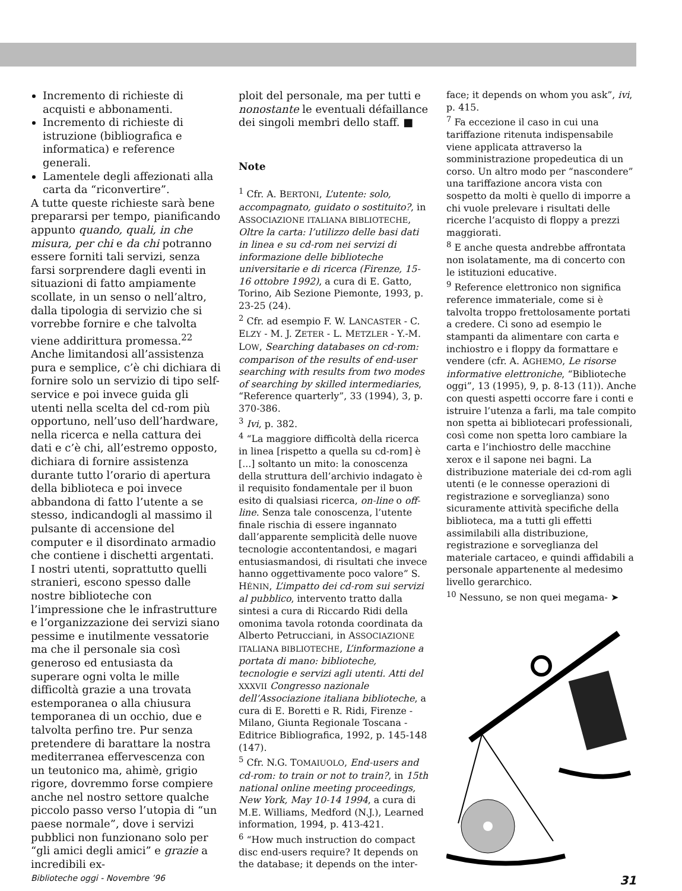Incremento di richieste di acquisti e abbonamenti.
Incremento di richieste di istruzione (bibliografica e informatica) e reference generali.
Lamentele degli affezionati alla carta da “riconvertire”.
A tutte queste richieste sarà bene prepararsi per tempo, pianificando appunto quando, quali, in che misura, per chi e da chi potranno essere forniti tali servizi, senza farsi sorprendere dagli eventi in situazioni di fatto ampiamente scollate, in un senso o nell’altro, dalla tipologia di servizio che si vorrebbe fornire e che talvolta viene addirittura promessa.<sup>22</sup> Anche limitandosi all’assistenza pura e semplice, c’è chi dichiara di fornire solo un servizio di tipo self-service e poi invece guida gli utenti nella scelta del cd-rom più opportuno, nell’uso dell’hardware, nella ricerca e nella cattura dei dati e c’è chi, all’estremo opposto, dichiara di fornire assistenza durante tutto l’orario di apertura della biblioteca e poi invece abbandona di fatto l’utente a se stesso, indicandogli al massimo il pulsante di accensione del computer e il disordinato armadio che contiene i dischetti argentati.
I nostri utenti, soprattutto quelli stranieri, escono spesso dalle nostre biblioteche con l’impressione che le infrastrutture e l’organizzazione dei servizi siano pessime e inutilmente vessatorie ma che il personale sia così generoso ed entusiasta da superare ogni volta le mille difficoltà grazie a una trovata estemporanea o alla chiusura temporanea di un occhio, due e talvolta perfino tre. Pur senza pretendere di barattare la nostra mediterranea effervescenza con un teutonico ma, ahimè, grigio rigore, dovremmo forse compiere anche nel nostro settore qualche piccolo passo verso l’utopia di “un paese normale”, dove i servizi pubblici non funzionano solo per “gli amici degli amici” e grazie a incredibili ex-
ploit del personale, ma per tutti e nonostante le eventuali défaillance dei singoli membri dello staff. ■
Note
<sup>1</sup> Cfr. A. BERTONI, L’utente: solo, accompagnato, guidato o sostituito?, in ASSOCIAZIONE ITALIANA BIBLIOTECHE, Oltre la carta: l’utilizzo delle basi dati in linea e su cd-rom nei servizi di informazione delle biblioteche universitarie e di ricerca (Firenze, 15-16 ottobre 1992), a cura di E. Gatto, Torino, Aib Sezione Piemonte, 1993, p. 23-25 (24).
<sup>2</sup> Cfr. ad esempio F. W. LANCASTER - C. ELZY - M. J. ZETER - L. METZLER - Y.-M. LOW, Searching databases on cd-rom: comparison of the results of end-user searching with results from two modes of searching by skilled intermediaries, “Reference quarterly”, 33 (1994), 3, p. 370-386.
<sup>3</sup> Ivi, p. 382.
<sup>4</sup> “La maggiore difficoltà della ricerca in linea [rispetto a quella su cd-rom] è [...] soltanto un mito: la conoscenza della struttura dell’archivio indagato è il requisito fondamentale per il buon esito di qualsiasi ricerca, on-line o off-line. Senza tale conoscenza, l’utente finale rischia di essere ingannato dall’apparente semplicità delle nuove tecnologie accontentandosi, e magari entusiasmandosi, di risultati che invece hanno oggettivamente poco valore” S. HÉNIN, L’impatto dei cd-rom sui servizi al pubblico, intervento tratto dalla sintesi a cura di Riccardo Ridi della omonima tavola rotonda coordinata da Alberto Petrucciani, in ASSOCIAZIONE ITALIANA BIBLIOTECHE, L’informazione a portata di mano: biblioteche, tecnologie e servizi agli utenti. Atti del XXXVII Congresso nazionale dell’Associazione italiana biblioteche, a cura di E. Boretti e R. Ridi, Firenze - Milano, Giunta Regionale Toscana - Editrice Bibliografica, 1992, p. 145-148 (147).
<sup>5</sup> Cfr. N.G. TOMAIUOLO, End-users and cd-rom: to train or not to train?, in 15th national online meeting proceedings, New York, May 10-14 1994, a cura di M.E. Williams, Medford (N.J.), Learned information, 1994, p. 413-421.
<sup>6</sup> “How much instruction do compact disc end-users require? It depends on the database; it depends on the inter-
face; it depends on whom you ask”, ivi, p. 415.
<sup>7</sup> Fa eccezione il caso in cui una tariffazione ritenuta indispensabile viene applicata attraverso la somministrazione propedeutica di un corso. Un altro modo per “nascondere” una tariffazione ancora vista con sospetto da molti è quello di imporre a chi vuole prelevare i risultati delle ricerche l’acquisto di floppy a prezzi maggiorati.
<sup>8</sup> E anche questa andrebbe affrontata non isolatamente, ma di concerto con le istituzioni educative.
<sup>9</sup> Reference elettronico non significa reference immateriale, come si è talvolta troppo frettolosamente portati a credere. Ci sono ad esempio le stampanti da alimentare con carta e inchiostro e i floppy da formattare e vendere (cfr. A. AGHEMO, Le risorse informative elettroniche, “Biblioteche oggi”, 13 (1995), 9, p. 8-13 (11)). Anche con questi aspetti occorre fare i conti e istruire l’utenza a farli, ma tale compito non spetta ai bibliotecari professionali, così come non spetta loro cambiare la carta e l’inchiostro delle macchine xerox e il sapone nei bagni. La distribuzione materiale dei cd-rom agli utenti (e le connesse operazioni di registrazione e sorveglianza) sono sicuramente attività specifiche della biblioteca, ma a tutti gli effetti assimilabili alla distribuzione, registrazione e sorveglianza del materiale cartaceo, e quindi affidabili a personale appartenente al medesimo livello gerarchico.
<sup>10</sup> Nessuno, se non quei megama- ➤
Biblioteche oggi - Novembre ’96 31